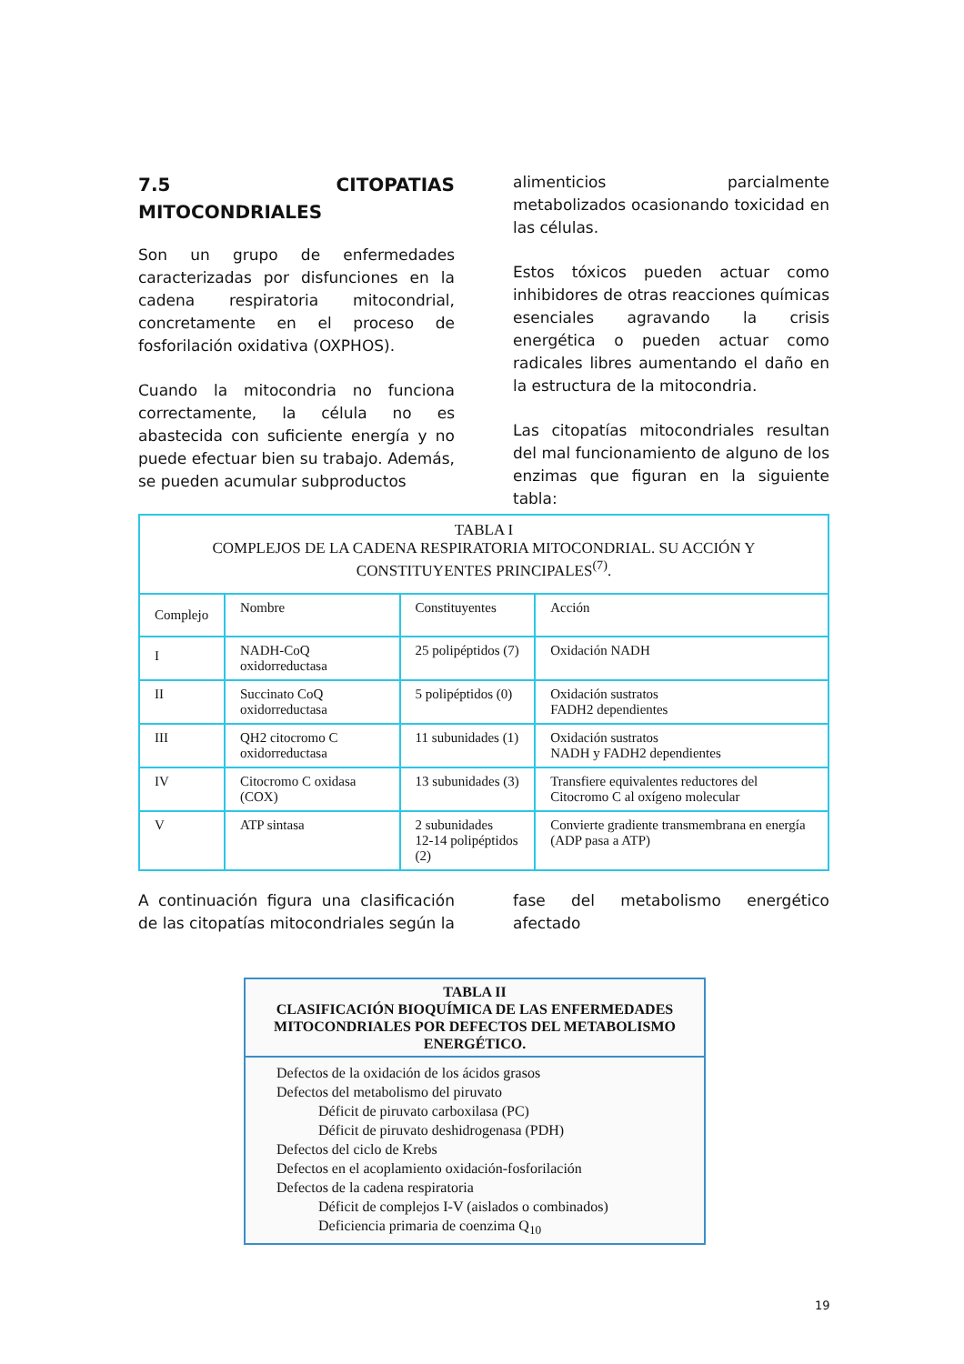7.5 CITOPATIAS MITOCONDRIALES
Son un grupo de enfermedades caracterizadas por disfunciones en la cadena respiratoria mitocondrial, concretamente en el proceso de fosforilación oxidativa (OXPHOS).
Cuando la mitocondria no funciona correctamente, la célula no es abastecida con suficiente energía y no puede efectuar bien su trabajo. Además, se pueden acumular subproductos
alimenticios parcialmente metabolizados ocasionando toxicidad en las células.
Estos tóxicos pueden actuar como inhibidores de otras reacciones químicas esenciales agravando la crisis energética o pueden actuar como radicales libres aumentando el daño en la estructura de la mitocondria.
Las citopatías mitocondriales resultan del mal funcionamiento de alguno de los enzimas que figuran en la siguiente tabla:
| TABLA I COMPLEJOS DE LA CADENA RESPIRATORIA MITOCONDRIAL. SU ACCIÓN Y CONSTITUYENTES PRINCIPALES<sup>(7)</sup>. | | | |
| Complejo | Nombre | Constituyentes | Acción |
| I | NADH-CoQ oxidorreductasa | 25 polipéptidos (7) | Oxidación NADH |
| II | Succinato CoQ oxidorreductasa | 5 polipéptidos (0) | Oxidación sustratos FADH2 dependientes |
| III | QH2 citocromo C oxidorreductasa | 11 subunidades (1) | Oxidación sustratos NADH y FADH2 dependientes |
| IV | Citocromo C oxidasa (COX) | 13 subunidades (3) | Transfiere equivalentes reductores del Citocromo C al oxígeno molecular |
| V | ATP sintasa | 2 subunidades 12-14 polipéptidos (2) | Convierte gradiente transmembrana en energía (ADP pasa a ATP) |
A continuación figura una clasificación de las citopatías mitocondriales según la
fase del metabolismo energético afectado
TABLA II
CLASIFICACIÓN BIOQUÍMICA DE LAS ENFERMEDADES MITOCONDRIALES POR DEFECTOS DEL METABOLISMO ENERGÉTICO.
Defectos de la oxidación de los ácidos grasos
Defectos del metabolismo del piruvato
Déficit de piruvato carboxilasa (PC)
Déficit de piruvato deshidrogenasa (PDH)
Defectos del ciclo de Krebs
Defectos en el acoplamiento oxidación-fosforilación
Defectos de la cadena respiratoria
Déficit de complejos I-V (aislados o combinados)
Deficiencia primaria de coenzima Q<sub>10</sub>
19